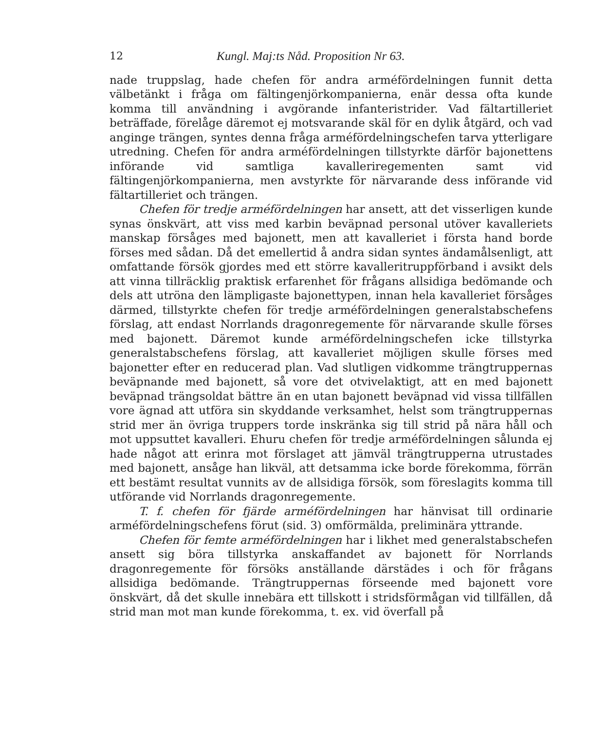12 Kungl. Maj:ts Nåd. Proposition Nr 63.
nade truppslag, hade chefen för andra arméfördelningen funnit detta välbetänkt i fråga om fältingenjörkompanierna, enär dessa ofta kunde komma till användning i avgörande infanteristrider. Vad fältartilleriet beträffade, förelåge däremot ej motsvarande skäl för en dylik åtgärd, och vad anginge trängen, syntes denna fråga arméfördelningschefen tarva ytterligare utredning. Chefen för andra arméfördelningen tillstyrkte därför bajonettens införande vid samtliga kavalleriregementen samt vid fältingenjörkompanierna, men avstyrkte för närvarande dess införande vid fältartilleriet och trängen.
Chefen för tredje arméfördelningen har ansett, att det visserligen kunde synas önskvärt, att viss med karbin beväpnad personal utöver kavalleriets manskap försåges med bajonett, men att kavalleriet i första hand borde förses med sådan. Då det emellertid å andra sidan syntes ändamålsenligt, att omfattande försök gjordes med ett större kavalleritruppförband i avsikt dels att vinna tillräcklig praktisk erfarenhet för frågans allsidiga bedömande och dels att utröna den lämpligaste bajonettypen, innan hela kavalleriet försåges därmed, tillstyrkte chefen för tredje arméfördelningen generalstabschefens förslag, att endast Norrlands dragonregemente för närvarande skulle förses med bajonett. Däremot kunde arméfördelningschefen icke tillstyrka generalstabschefens förslag, att kavalleriet möjligen skulle förses med bajonetter efter en reducerad plan. Vad slutligen vidkomme trängtruppernas beväpnande med bajonett, så vore det otvivelaktigt, att en med bajonett beväpnad trängsoldat bättre än en utan bajonett beväpnad vid vissa tillfällen vore ägnad att utföra sin skyddande verksamhet, helst som trängtruppernas strid mer än övriga truppers torde inskränka sig till strid på nära håll och mot uppsuttet kavalleri. Ehuru chefen för tredje arméfördelningen sålunda ej hade något att erinra mot förslaget att jämväl trängtrupperna utrustades med bajonett, ansåge han likväl, att detsamma icke borde förekomma, förrän ett bestämt resultat vunnits av de allsidiga försök, som föreslagits komma till utförande vid Norrlands dragonregemente.
T. f. chefen för fjärde arméfördelningen har hänvisat till ordinarie arméfördelningschefens förut (sid. 3) omförmälda, preliminära yttrande.
Chefen för femte arméfördelningen har i likhet med generalstabschefen ansett sig böra tillstyrka anskaffandet av bajonett för Norrlands dragonregemente för försöks anställande därstädes i och för frågans allsidiga bedömande. Trängtruppernas förseende med bajonett vore önskvärt, då det skulle innebära ett tillskott i stridsförmågan vid tillfällen, då strid man mot man kunde förekomma, t. ex. vid överfall på